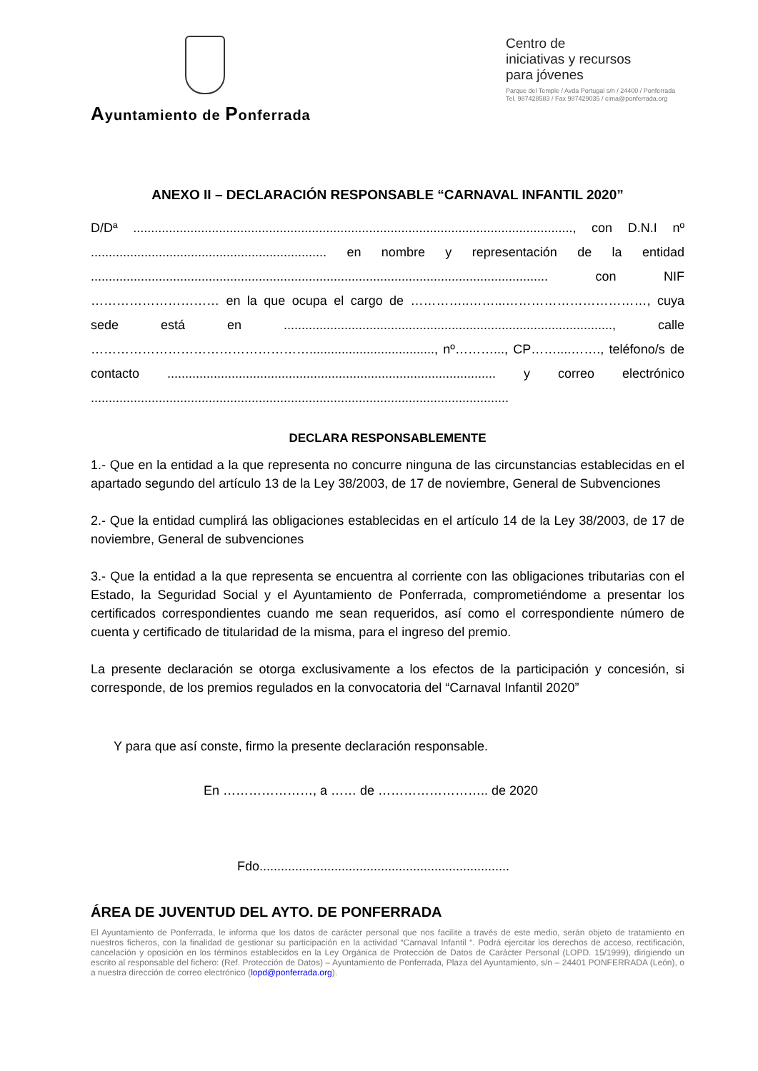Ayuntamiento de Ponferrada
Centro de
iniciativas y recursos
para jóvenes
Parque del Temple / Avda Portugal s/n / 24400 / Ponferrada
Tel. 987428583 / Fax 987429035 / cima@ponferrada.org
ANEXO II – DECLARACIÓN RESPONSABLE “CARNAVAL INFANTIL 2020”
D/Dª ..........................................................................................................................., con D.N.I nº .................................................................. en nombre y representación de la entidad ................................................................................................................................ con NIF ………………………… en la que ocupa el cargo de …………..……...……………………………, cuya sede está en ............................................................................................, calle ……………………………………………..................................., nº………..., CP……....……., teléfono/s de contacto ............................................................................................ y correo electrónico .....................................................................................................................
DECLARA RESPONSABLEMENTE
1.- Que en la entidad a la que representa no concurre ninguna de las circunstancias establecidas en el apartado segundo del artículo 13 de la Ley 38/2003, de 17 de noviembre, General de Subvenciones
2.- Que la entidad cumplirá las obligaciones establecidas en el artículo 14 de la Ley 38/2003, de 17 de noviembre, General de subvenciones
3.- Que la entidad a la que representa se encuentra al corriente con las obligaciones tributarias con el Estado, la Seguridad Social y el Ayuntamiento de Ponferrada, comprometiéndome a presentar los certificados correspondientes cuando me sean requeridos, así como el correspondiente número de cuenta y certificado de titularidad de la misma, para el ingreso del premio.
La presente declaración se otorga exclusivamente a los efectos de la participación y concesión, si corresponde, de los premios regulados en la convocatoria del “Carnaval Infantil 2020”
Y para que así conste, firmo la presente declaración responsable.
En …………………, a …… de …………………….. de 2020
Fdo......................................................................
ÁREA DE JUVENTUD DEL AYTO. DE PONFERRADA
El Ayuntamiento de Ponferrada, le informa que los datos de carácter personal que nos facilite a través de este medio, serán objeto de tratamiento en nuestros ficheros, con la finalidad de gestionar su participación en la actividad “Carnaval Infantil “. Podrá ejercitar los derechos de acceso, rectificación, cancelación y oposición en los términos establecidos en la Ley Orgánica de Protección de Datos de Carácter Personal (LOPD. 15/1999), dirigiendo un escrito al responsable del fichero: (Ref. Protección de Datos) – Ayuntamiento de Ponferrada, Plaza del Ayuntamiento, s/n – 24401 PONFERRADA (León), o a nuestra dirección de correo electrónico (lopd@ponferrada.org).